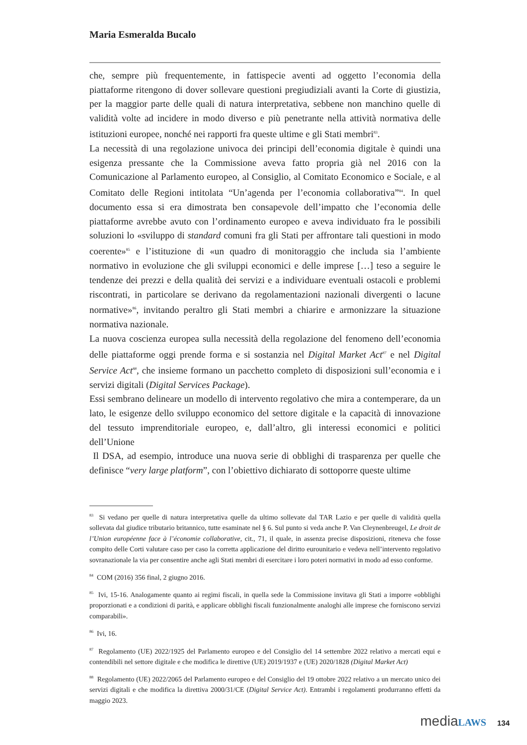Maria Esmeralda Bucalo
che, sempre più frequentemente, in fattispecie aventi ad oggetto l’economia della piattaforme ritengono di dover sollevare questioni pregiudiziali avanti la Corte di giustizia, per la maggior parte delle quali di natura interpretativa, sebbene non manchino quelle di validità volte ad incidere in modo diverso e più penetrante nella attività normativa delle istituzioni europee, nonché nei rapporti fra queste ultime e gli Stati membri<sup>83</sup>.
La necessità di una regolazione univoca dei principi dell’economia digitale è quindi una esigenza pressante che la Commissione aveva fatto propria già nel 2016 con la Comunicazione al Parlamento europeo, al Consiglio, al Comitato Economico e Sociale, e al Comitato delle Regioni intitolata “Un’agenda per l’economia collaborativa”<sup>84</sup>. In quel documento essa si era dimostrata ben consapevole dell’impatto che l’economia delle piattaforme avrebbe avuto con l’ordinamento europeo e aveva individuato fra le possibili soluzioni lo «sviluppo di standard comuni fra gli Stati per affrontare tali questioni in modo coerente»<sup>85</sup> e l’istituzione di «un quadro di monitoraggio che includa sia l’ambiente normativo in evoluzione che gli sviluppi economici e delle imprese […] teso a seguire le tendenze dei prezzi e della qualità dei servizi e a individuare eventuali ostacoli e problemi riscontrati, in particolare se derivano da regolamentazioni nazionali divergenti o lacune normative»<sup>86</sup>, invitando peraltro gli Stati membri a chiarire e armonizzare la situazione normativa nazionale.
La nuova coscienza europea sulla necessità della regolazione del fenomeno dell’economia delle piattaforme oggi prende forma e si sostanzia nel Digital Market Act<sup>87</sup> e nel Digital Service Act<sup>88</sup>, che insieme formano un pacchetto completo di disposizioni sull’economia e i servizi digitali (Digital Services Package).
Essi sembrano delineare un modello di intervento regolativo che mira a contemperare, da un lato, le esigenze dello sviluppo economico del settore digitale e la capacità di innovazione del tessuto imprenditoriale europeo, e, dall’altro, gli interessi economici e politici dell’Unione
Il DSA, ad esempio, introduce una nuova serie di obblighi di trasparenza per quelle che definisce “very large platform”, con l’obiettivo dichiarato di sottoporre queste ultime
<sup>83</sup> Si vedano per quelle di natura interpretativa quelle da ultimo sollevate dal TAR Lazio e per quelle di validità quella sollevata dal giudice tributario britannico, tutte esaminate nel § 6. Sul punto si veda anche P. Van Cleynenbreugel, Le droit de l’Union européenne face à l’économie collaborative, cit., 71, il quale, in assenza precise disposizioni, riteneva che fosse compito delle Corti valutare caso per caso la corretta applicazione del diritto eurounitario e vedeva nell’intervento regolativo sovranazionale la via per consentire anche agli Stati membri di esercitare i loro poteri normativi in modo ad esso conforme.
<sup>84</sup> COM (2016) 356 final, 2 giugno 2016.
<sup>85</sup> Ivi, 15-16. Analogamente quanto ai regimi fiscali, in quella sede la Commissione invitava gli Stati a imporre «obblighi proporzionati e a condizioni di parità, e applicare obblighi fiscali funzionalmente analoghi alle imprese che forniscono servizi comparabili».
<sup>86</sup> Ivi, 16.
<sup>87</sup> Regolamento (UE) 2022/1925 del Parlamento europeo e del Consiglio del 14 settembre 2022 relativo a mercati equi e contendibili nel settore digitale e che modifica le direttive (UE) 2019/1937 e (UE) 2020/1828 (Digital Market Act)
<sup>88</sup> Regolamento (UE) 2022/2065 del Parlamento europeo e del Consiglio del 19 ottobre 2022 relativo a un mercato unico dei servizi digitali e che modifica la direttiva 2000/31/CE (Digital Service Act). Entrambi i regolamenti produrranno effetti da maggio 2023.
media LAWS 134